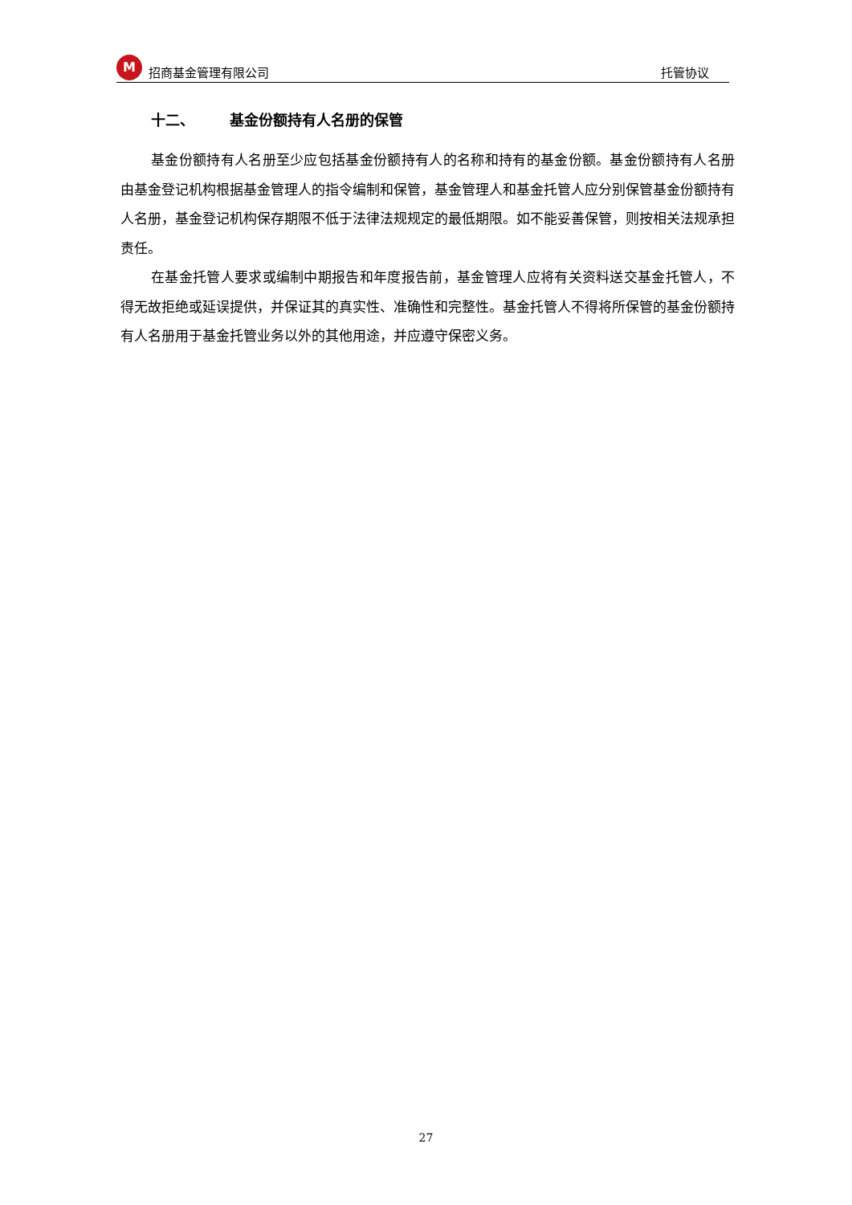M招商基金管理有限公司 托管协议
十二、 基金份额持有人名册的保管
基金份额持有人名册至少应包括基金份额持有人的名称和持有的基金份额。基金份额持有人名册由基金登记机构根据基金管理人的指令编制和保管，基金管理人和基金托管人应分别保管基金份额持有人名册，基金登记机构保存期限不低于法律法规规定的最低期限。如不能妥善保管，则按相关法规承担责任。
在基金托管人要求或编制中期报告和年度报告前，基金管理人应将有关资料送交基金托管人，不得无故拒绝或延误提供，并保证其的真实性、准确性和完整性。基金托管人不得将所保管的基金份额持有人名册用于基金托管业务以外的其他用途，并应遵守保密义务。
27